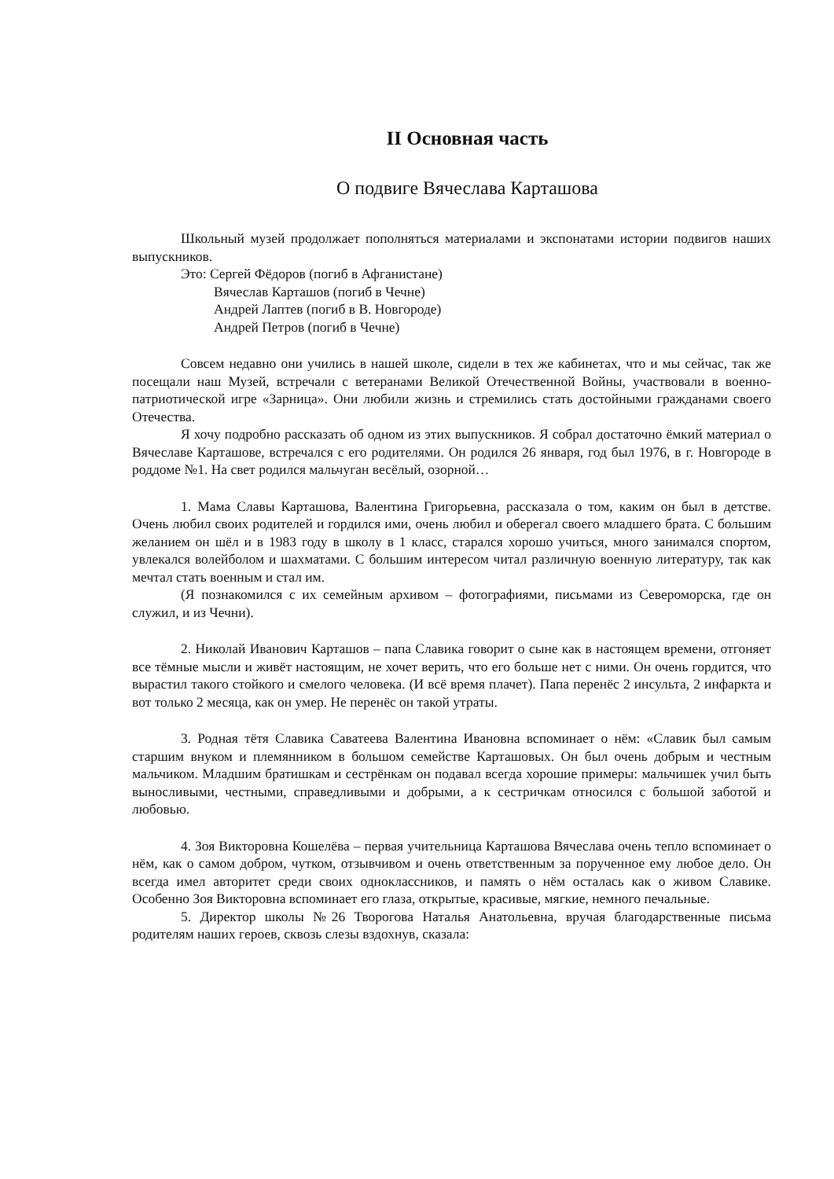II Основная часть
О подвиге Вячеслава Карташова
Школьный музей продолжает пополняться материалами и экспонатами истории подвигов наших выпускников.
Это: Сергей Фёдоров (погиб в Афганистане)
Вячеслав Карташов (погиб в Чечне)
Андрей Лаптев (погиб в В. Новгороде)
Андрей Петров (погиб в Чечне)
Совсем недавно они учились в нашей школе, сидели в тех же кабинетах, что и мы сейчас, так же посещали наш Музей, встречали с ветеранами Великой Отечественной Войны, участвовали в военно-патриотической игре «Зарница». Они любили жизнь и стремились стать достойными гражданами своего Отечества.
Я хочу подробно рассказать об одном из этих выпускников. Я собрал достаточно ёмкий материал о Вячеславе Карташове, встречался с его родителями. Он родился 26 января, год был 1976, в г. Новгороде в роддоме №1. На свет родился мальчуган весёлый, озорной…
1. Мама Славы Карташова, Валентина Григорьевна, рассказала о том, каким он был в детстве. Очень любил своих родителей и гордился ими, очень любил и оберегал своего младшего брата. С большим желанием он шёл и в 1983 году в школу в 1 класс, старался хорошо учиться, много занимался спортом, увлекался волейболом и шахматами. С большим интересом читал различную военную литературу, так как мечтал стать военным и стал им.
(Я познакомился с их семейным архивом – фотографиями, письмами из Североморска, где он служил, и из Чечни).
2. Николай Иванович Карташов – папа Славика говорит о сыне как в настоящем времени, отгоняет все тёмные мысли и живёт настоящим, не хочет верить, что его больше нет с ними. Он очень гордится, что вырастил такого стойкого и смелого человека. (И всё время плачет). Папа перенёс 2 инсульта, 2 инфаркта и вот только 2 месяца, как он умер. Не перенёс он такой утраты.
3. Родная тётя Славика Саватеева Валентина Ивановна вспоминает о нём: «Славик был самым старшим внуком и племянником в большом семействе Карташовых. Он был очень добрым и честным мальчиком. Младшим братишкам и сестрёнкам он подавал всегда хорошие примеры: мальчишек учил быть выносливыми, честными, справедливыми и добрыми, а к сестричкам относился с большой заботой и любовью.
4. Зоя Викторовна Кошелёва – первая учительница Карташова Вячеслава очень тепло вспоминает о нём, как о самом добром, чутком, отзывчивом и очень ответственным за порученное ему любое дело. Он всегда имел авторитет среди своих одноклассников, и память о нём осталась как о живом Славике. Особенно Зоя Викторовна вспоминает его глаза, открытые, красивые, мягкие, немного печальные.
5. Директор школы №26 Творогова Наталья Анатольевна, вручая благодарственные письма родителям наших героев, сквозь слезы вздохнув, сказала: